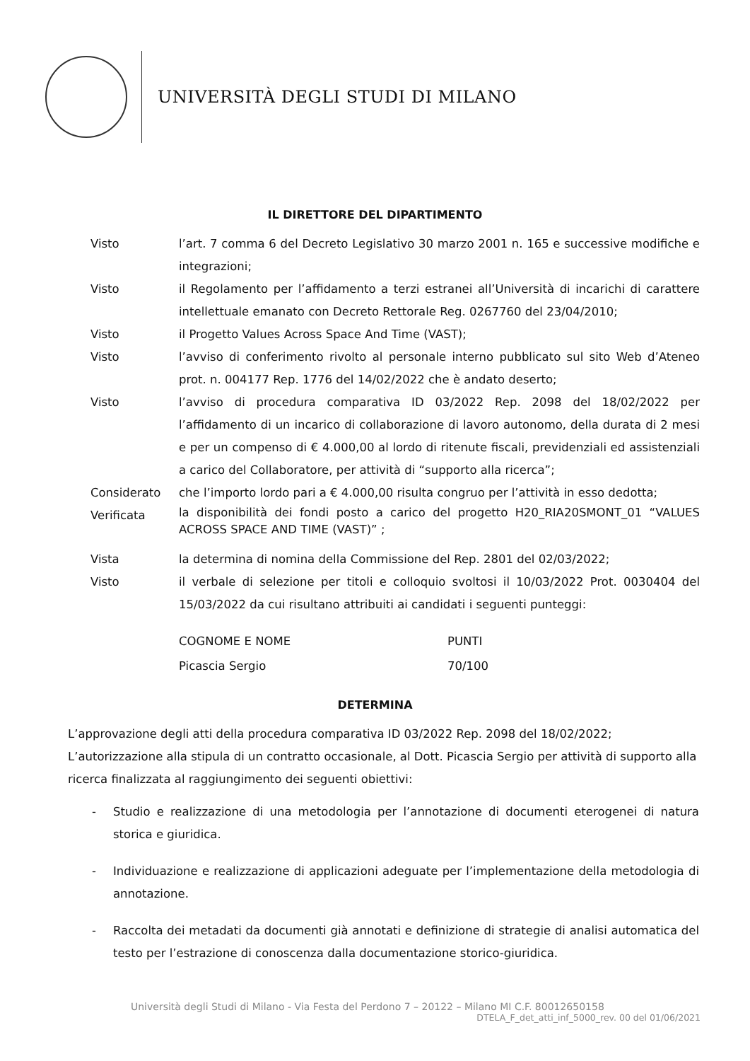UNIVERSITÀ DEGLI STUDI DI MILANO
IL DIRETTORE DEL DIPARTIMENTO
| Visto | l’art. 7 comma 6 del Decreto Legislativo 30 marzo 2001 n. 165 e successive modifiche e integrazioni; |
| Visto | il Regolamento per l’affidamento a terzi estranei all’Università di incarichi di carattere intellettuale emanato con Decreto Rettorale Reg. 0267760 del 23/04/2010; |
| Visto | il Progetto Values Across Space And Time (VAST); |
| Visto | l’avviso di conferimento rivolto al personale interno pubblicato sul sito Web d’Ateneo prot. n. 004177 Rep. 1776 del 14/02/2022 che è andato deserto; |
| Visto | l’avviso di procedura comparativa ID 03/2022 Rep. 2098 del 18/02/2022 per l’affidamento di un incarico di collaborazione di lavoro autonomo, della durata di 2 mesi e per un compenso di € 4.000,00 al lordo di ritenute fiscali, previdenziali ed assistenziali a carico del Collaboratore, per attività di “supporto alla ricerca”; |
| Considerato | che l’importo lordo pari a € 4.000,00 risulta congruo per l’attività in esso dedotta; |
| Verificata | la disponibilità dei fondi posto a carico del progetto H20_RIA20SMONT_01 “VALUES ACROSS SPACE AND TIME (VAST)” ; |
| Vista | la determina di nomina della Commissione del Rep. 2801 del 02/03/2022; |
| Visto | il verbale di selezione per titoli e colloquio svoltosi il 10/03/2022 Prot. 0030404 del 15/03/2022 da cui risultano attribuiti ai candidati i seguenti punteggi: |
| COGNOME E NOME | PUNTI |
| Picascia Sergio | 70/100 |
DETERMINA
L’approvazione degli atti della procedura comparativa ID 03/2022 Rep. 2098 del 18/02/2022;
L’autorizzazione alla stipula di un contratto occasionale, al Dott. Picascia Sergio per attività di supporto alla ricerca finalizzata al raggiungimento dei seguenti obiettivi:
- Studio e realizzazione di una metodologia per l’annotazione di documenti eterogenei di natura storica e giuridica.
- Individuazione e realizzazione di applicazioni adeguate per l’implementazione della metodologia di annotazione.
- Raccolta dei metadati da documenti già annotati e definizione di strategie di analisi automatica del testo per l’estrazione di conoscenza dalla documentazione storico-giuridica.
Università degli Studi di Milano - Via Festa del Perdono 7 – 20122 – Milano MI C.F. 80012650158
DTELA_F_det_atti_inf_5000_rev. 00 del 01/06/2021